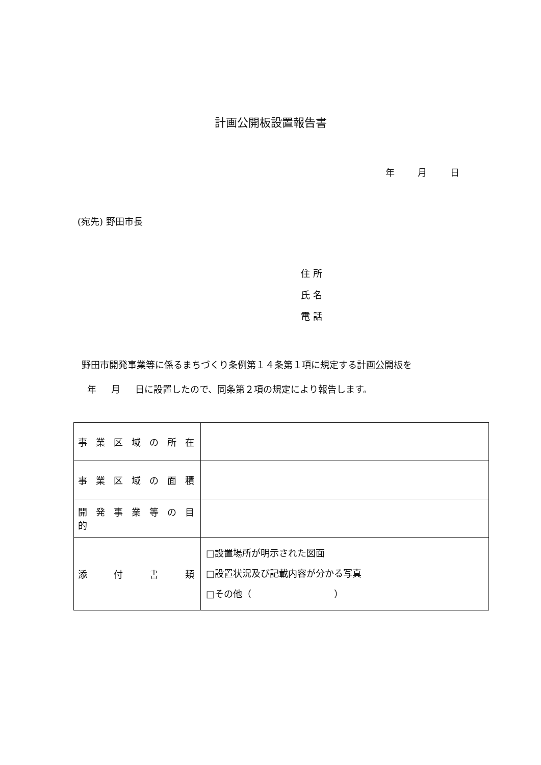計画公開板設置報告書
年 月 日
(宛先) 野田市長
住 所
氏 名
電 話
野田市開発事業等に係るまちづくり条例第１４条第１項に規定する計画公開板を
年 月 日に設置したので、同条第２項の規定により報告します。
| 事 業 区 域 の 所 在 | |
| 事 業 区 域 の 面 積 | |
| 開 発 事 業 等 の 目 的 | |
| 添 付 書 類 | □設置場所が明示された図面 □設置状況及び記載内容が分かる写真 □その他（ ） |